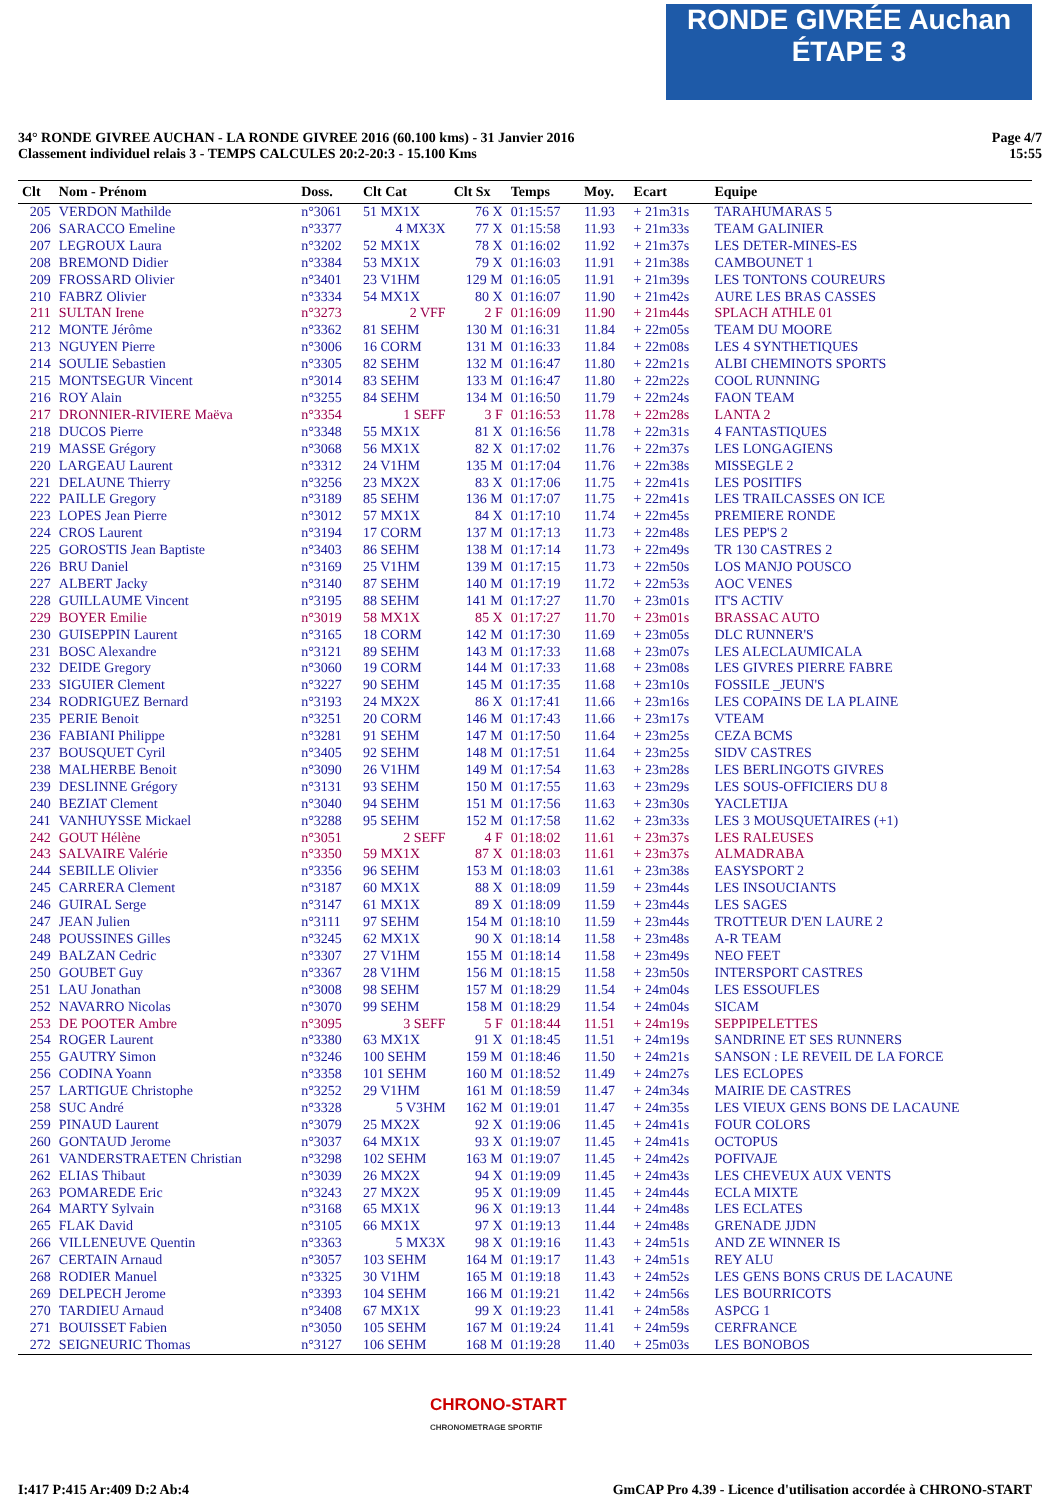RONDE GIVRÉE Auchan
ÉTAPE 3
34° RONDE GIVREE AUCHAN - LA RONDE GIVREE 2016 (60.100 kms) - 31 Janvier 2016
Classement individuel relais 3 - TEMPS CALCULES 20:2-20:3 - 15.100 Kms
Page 4/7
15:55
| Clt | Nom - Prénom | Doss. | Clt Cat | Clt Sx | Temps | Moy. | Ecart | Equipe |
| --- | --- | --- | --- | --- | --- | --- | --- | --- |
| 205 | VERDON Mathilde | n°3061 | 51 MX1X | 76 X | 01:15:57 | 11.93 | + 21m31s | TARAHUMARAS 5 |
| 206 | SARACCO Emeline | n°3377 | 4 MX3X | 77 X | 01:15:58 | 11.93 | + 21m33s | TEAM GALINIER |
| 207 | LEGROUX Laura | n°3202 | 52 MX1X | 78 X | 01:16:02 | 11.92 | + 21m37s | LES DETER-MINES-ES |
| 208 | BREMOND Didier | n°3384 | 53 MX1X | 79 X | 01:16:03 | 11.91 | + 21m38s | CAMBOUNET 1 |
| 209 | FROSSARD Olivier | n°3401 | 23 V1HM | 129 M | 01:16:05 | 11.91 | + 21m39s | LES TONTONS COUREURS |
| 210 | FABRZ Olivier | n°3334 | 54 MX1X | 80 X | 01:16:07 | 11.90 | + 21m42s | AURE LES BRAS CASSES |
| 211 | SULTAN Irene | n°3273 | 2 VFF | 2 F | 01:16:09 | 11.90 | + 21m44s | SPLACH ATHLE 01 |
| 212 | MONTE Jérôme | n°3362 | 81 SEHM | 130 M | 01:16:31 | 11.84 | + 22m05s | TEAM DU MOORE |
| 213 | NGUYEN Pierre | n°3006 | 16 CORM | 131 M | 01:16:33 | 11.84 | + 22m08s | LES 4 SYNTHETIQUES |
| 214 | SOULIE Sebastien | n°3305 | 82 SEHM | 132 M | 01:16:47 | 11.80 | + 22m21s | ALBI CHEMINOTS SPORTS |
| 215 | MONTSEGUR Vincent | n°3014 | 83 SEHM | 133 M | 01:16:47 | 11.80 | + 22m22s | COOL RUNNING |
| 216 | ROY Alain | n°3255 | 84 SEHM | 134 M | 01:16:50 | 11.79 | + 22m24s | FAON TEAM |
| 217 | DRONNIER-RIVIERE Maëva | n°3354 | 1 SEFF | 3 F | 01:16:53 | 11.78 | + 22m28s | LANTA 2 |
| 218 | DUCOS Pierre | n°3348 | 55 MX1X | 81 X | 01:16:56 | 11.78 | + 22m31s | 4 FANTASTIQUES |
| 219 | MASSE Grégory | n°3068 | 56 MX1X | 82 X | 01:17:02 | 11.76 | + 22m37s | LES LONGAGIENS |
| 220 | LARGEAU Laurent | n°3312 | 24 V1HM | 135 M | 01:17:04 | 11.76 | + 22m38s | MISSEGLE 2 |
| 221 | DELAUNE Thierry | n°3256 | 23 MX2X | 83 X | 01:17:06 | 11.75 | + 22m41s | LES POSITIFS |
| 222 | PAILLE Gregory | n°3189 | 85 SEHM | 136 M | 01:17:07 | 11.75 | + 22m41s | LES TRAILCASSES ON ICE |
| 223 | LOPES Jean Pierre | n°3012 | 57 MX1X | 84 X | 01:17:10 | 11.74 | + 22m45s | PREMIERE RONDE |
| 224 | CROS Laurent | n°3194 | 17 CORM | 137 M | 01:17:13 | 11.73 | + 22m48s | LES PEP'S 2 |
| 225 | GOROSTIS Jean Baptiste | n°3403 | 86 SEHM | 138 M | 01:17:14 | 11.73 | + 22m49s | TR 130 CASTRES 2 |
| 226 | BRU Daniel | n°3169 | 25 V1HM | 139 M | 01:17:15 | 11.73 | + 22m50s | LOS MANJO POUSCO |
| 227 | ALBERT Jacky | n°3140 | 87 SEHM | 140 M | 01:17:19 | 11.72 | + 22m53s | AOC VENES |
| 228 | GUILLAUME Vincent | n°3195 | 88 SEHM | 141 M | 01:17:27 | 11.70 | + 23m01s | IT'S ACTIV |
| 229 | BOYER Emilie | n°3019 | 58 MX1X | 85 X | 01:17:27 | 11.70 | + 23m01s | BRASSAC AUTO |
| 230 | GUISEPPIN Laurent | n°3165 | 18 CORM | 142 M | 01:17:30 | 11.69 | + 23m05s | DLC RUNNER'S |
| 231 | BOSC Alexandre | n°3121 | 89 SEHM | 143 M | 01:17:33 | 11.68 | + 23m07s | LES ALECLAUMICALA |
| 232 | DEIDE Gregory | n°3060 | 19 CORM | 144 M | 01:17:33 | 11.68 | + 23m08s | LES GIVRES PIERRE FABRE |
| 233 | SIGUIER Clement | n°3227 | 90 SEHM | 145 M | 01:17:35 | 11.68 | + 23m10s | FOSSILE _JEUN'S |
| 234 | RODRIGUEZ Bernard | n°3193 | 24 MX2X | 86 X | 01:17:41 | 11.66 | + 23m16s | LES COPAINS DE LA PLAINE |
| 235 | PERIE Benoit | n°3251 | 20 CORM | 146 M | 01:17:43 | 11.66 | + 23m17s | VTEAM |
| 236 | FABIANI Philippe | n°3281 | 91 SEHM | 147 M | 01:17:50 | 11.64 | + 23m25s | CEZA BCMS |
| 237 | BOUSQUET Cyril | n°3405 | 92 SEHM | 148 M | 01:17:51 | 11.64 | + 23m25s | SIDV CASTRES |
| 238 | MALHERBE Benoit | n°3090 | 26 V1HM | 149 M | 01:17:54 | 11.63 | + 23m28s | LES BERLINGOTS GIVRES |
| 239 | DESLINNE Grégory | n°3131 | 93 SEHM | 150 M | 01:17:55 | 11.63 | + 23m29s | LES SOUS-OFFICIERS DU 8 |
| 240 | BEZIAT Clement | n°3040 | 94 SEHM | 151 M | 01:17:56 | 11.63 | + 23m30s | YACLETIJA |
| 241 | VANHUYSSE Mickael | n°3288 | 95 SEHM | 152 M | 01:17:58 | 11.62 | + 23m33s | LES 3 MOUSQUETAIRES (+1) |
| 242 | GOUT Hélène | n°3051 | 2 SEFF | 4 F | 01:18:02 | 11.61 | + 23m37s | LES RALEUSES |
| 243 | SALVAIRE Valérie | n°3350 | 59 MX1X | 87 X | 01:18:03 | 11.61 | + 23m37s | ALMADRABA |
| 244 | SEBILLE Olivier | n°3356 | 96 SEHM | 153 M | 01:18:03 | 11.61 | + 23m38s | EASYSPORT 2 |
| 245 | CARRERA Clement | n°3187 | 60 MX1X | 88 X | 01:18:09 | 11.59 | + 23m44s | LES INSOUCIANTS |
| 246 | GUIRAL Serge | n°3147 | 61 MX1X | 89 X | 01:18:09 | 11.59 | + 23m44s | LES SAGES |
| 247 | JEAN Julien | n°3111 | 97 SEHM | 154 M | 01:18:10 | 11.59 | + 23m44s | TROTTEUR D'EN LAURE 2 |
| 248 | POUSSINES Gilles | n°3245 | 62 MX1X | 90 X | 01:18:14 | 11.58 | + 23m48s | A-R TEAM |
| 249 | BALZAN Cedric | n°3307 | 27 V1HM | 155 M | 01:18:14 | 11.58 | + 23m49s | NEO FEET |
| 250 | GOUBET Guy | n°3367 | 28 V1HM | 156 M | 01:18:15 | 11.58 | + 23m50s | INTERSPORT CASTRES |
| 251 | LAU Jonathan | n°3008 | 98 SEHM | 157 M | 01:18:29 | 11.54 | + 24m04s | LES ESSOUFLES |
| 252 | NAVARRO Nicolas | n°3070 | 99 SEHM | 158 M | 01:18:29 | 11.54 | + 24m04s | SICAM |
| 253 | DE POOTER Ambre | n°3095 | 3 SEFF | 5 F | 01:18:44 | 11.51 | + 24m19s | SEPPIPELETTES |
| 254 | ROGER Laurent | n°3380 | 63 MX1X | 91 X | 01:18:45 | 11.51 | + 24m19s | SANDRINE ET SES RUNNERS |
| 255 | GAUTRY Simon | n°3246 | 100 SEHM | 159 M | 01:18:46 | 11.50 | + 24m21s | SANSON : LE REVEIL DE LA FORCE |
| 256 | CODINA Yoann | n°3358 | 101 SEHM | 160 M | 01:18:52 | 11.49 | + 24m27s | LES ECLOPES |
| 257 | LARTIGUE Christophe | n°3252 | 29 V1HM | 161 M | 01:18:59 | 11.47 | + 24m34s | MAIRIE DE CASTRES |
| 258 | SUC André | n°3328 | 5 V3HM | 162 M | 01:19:01 | 11.47 | + 24m35s | LES VIEUX GENS BONS DE LACAUNE |
| 259 | PINAUD Laurent | n°3079 | 25 MX2X | 92 X | 01:19:06 | 11.45 | + 24m41s | FOUR COLORS |
| 260 | GONTAUD Jerome | n°3037 | 64 MX1X | 93 X | 01:19:07 | 11.45 | + 24m41s | OCTOPUS |
| 261 | VANDERSTRAETEN Christian | n°3298 | 102 SEHM | 163 M | 01:19:07 | 11.45 | + 24m42s | POFIVAJE |
| 262 | ELIAS Thibaut | n°3039 | 26 MX2X | 94 X | 01:19:09 | 11.45 | + 24m43s | LES CHEVEUX AUX VENTS |
| 263 | POMAREDE Eric | n°3243 | 27 MX2X | 95 X | 01:19:09 | 11.45 | + 24m44s | ECLA MIXTE |
| 264 | MARTY Sylvain | n°3168 | 65 MX1X | 96 X | 01:19:13 | 11.44 | + 24m48s | LES ECLATES |
| 265 | FLAK David | n°3105 | 66 MX1X | 97 X | 01:19:13 | 11.44 | + 24m48s | GRENADE JJDN |
| 266 | VILLENEUVE Quentin | n°3363 | 5 MX3X | 98 X | 01:19:16 | 11.43 | + 24m51s | AND ZE WINNER IS |
| 267 | CERTAIN Arnaud | n°3057 | 103 SEHM | 164 M | 01:19:17 | 11.43 | + 24m51s | REY ALU |
| 268 | RODIER Manuel | n°3325 | 30 V1HM | 165 M | 01:19:18 | 11.43 | + 24m52s | LES GENS BONS CRUS DE LACAUNE |
| 269 | DELPECH Jerome | n°3393 | 104 SEHM | 166 M | 01:19:21 | 11.42 | + 24m56s | LES BOURRICOTS |
| 270 | TARDIEU Arnaud | n°3408 | 67 MX1X | 99 X | 01:19:23 | 11.41 | + 24m58s | ASPCG 1 |
| 271 | BOUISSET Fabien | n°3050 | 105 SEHM | 167 M | 01:19:24 | 11.41 | + 24m59s | CERFRANCE |
| 272 | SEIGNEURIC Thomas | n°3127 | 106 SEHM | 168 M | 01:19:28 | 11.40 | + 25m03s | LES BONOBOS |
CHRONO-START
CHRONOMETRAGE SPORTIF
I:417 P:415 Ar:409 D:2 Ab:4 GmCAP Pro 4.39 - Licence d'utilisation accordée à CHRONO-START